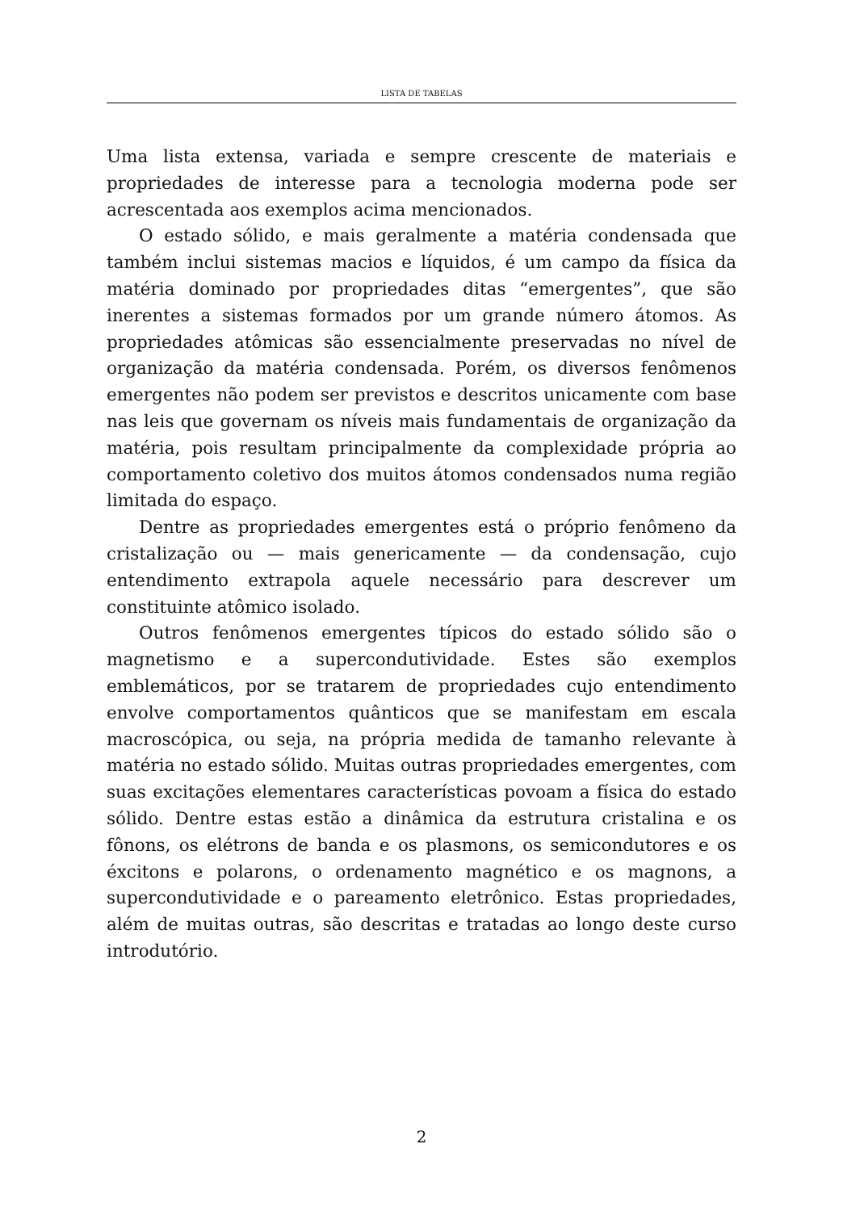LISTA DE TABELAS
Uma lista extensa, variada e sempre crescente de materiais e propriedades de interesse para a tecnologia moderna pode ser acrescentada aos exemplos acima mencionados.
O estado sólido, e mais geralmente a matéria condensada que também inclui sistemas macios e líquidos, é um campo da física da matéria dominado por propriedades ditas “emergentes”, que são inerentes a sistemas formados por um grande número átomos. As propriedades atômicas são essencialmente preservadas no nível de organização da matéria condensada. Porém, os diversos fenômenos emergentes não podem ser previstos e descritos unicamente com base nas leis que governam os níveis mais fundamentais de organização da matéria, pois resultam principalmente da complexidade própria ao comportamento coletivo dos muitos átomos condensados numa região limitada do espaço.
Dentre as propriedades emergentes está o próprio fenômeno da cristalização ou — mais genericamente — da condensação, cujo entendimento extrapola aquele necessário para descrever um constituinte atômico isolado.
Outros fenômenos emergentes típicos do estado sólido são o magnetismo e a supercondutividade. Estes são exemplos emblemáticos, por se tratarem de propriedades cujo entendimento envolve comportamentos quânticos que se manifestam em escala macroscópica, ou seja, na própria medida de tamanho relevante à matéria no estado sólido. Muitas outras propriedades emergentes, com suas excitações elementares características povoam a física do estado sólido. Dentre estas estão a dinâmica da estrutura cristalina e os fônons, os elétrons de banda e os plasmons, os semicondutores e os éxcitons e polarons, o ordenamento magnético e os magnons, a supercondutividade e o pareamento eletrônico. Estas propriedades, além de muitas outras, são descritas e tratadas ao longo deste curso introdutório.
2